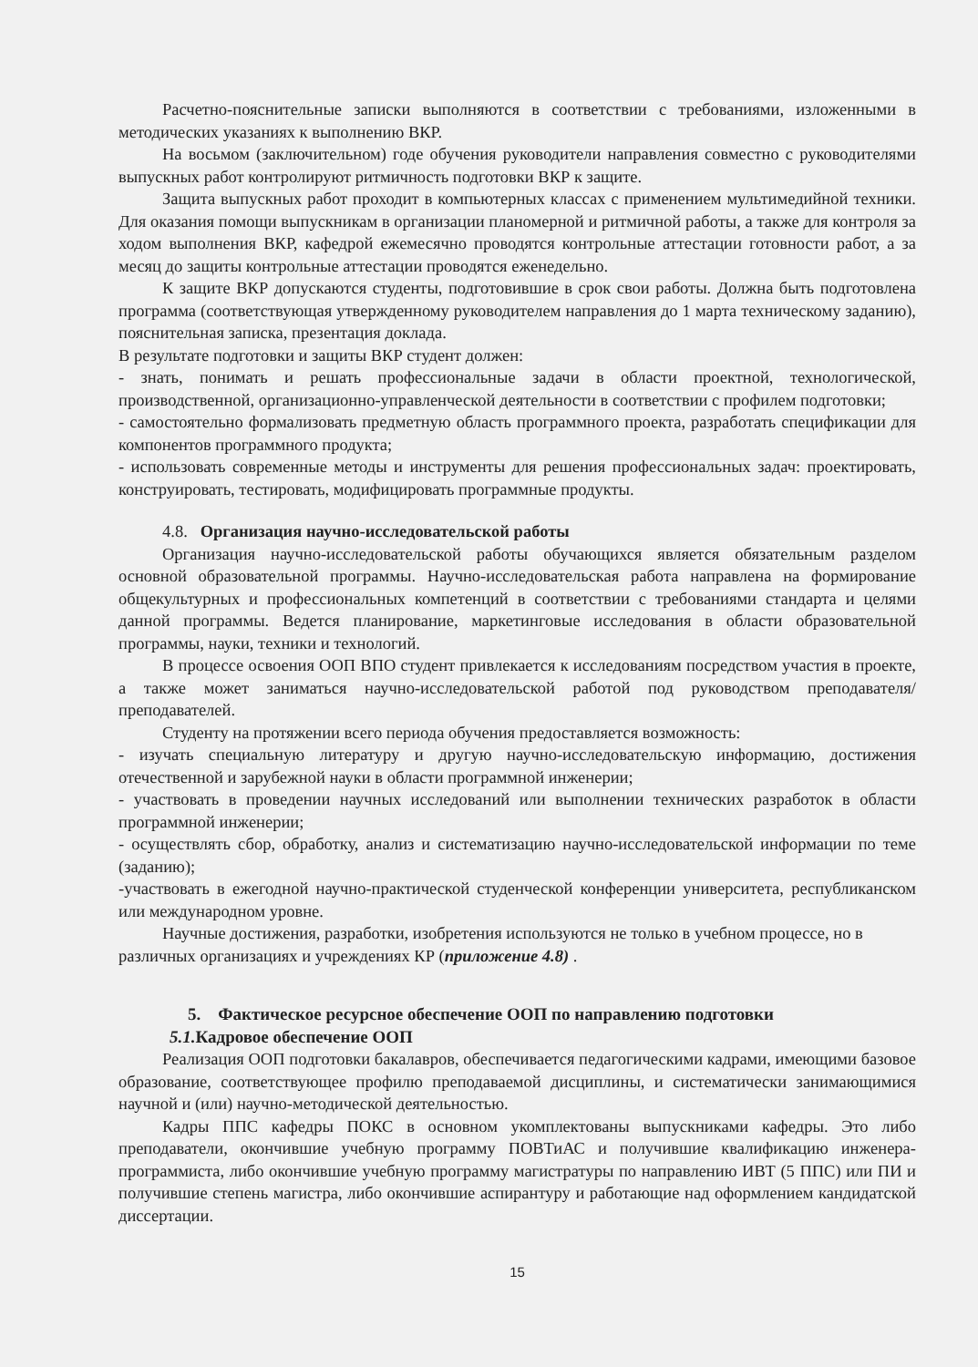Расчетно-пояснительные записки выполняются в соответствии с требованиями, изложенными в методических указаниях к выполнению ВКР.
На восьмом (заключительном) годе обучения руководители направления совместно с руководителями выпускных работ контролируют ритмичность подготовки ВКР к защите.
Защита выпускных работ проходит в компьютерных классах с применением мультимедийной техники. Для оказания помощи выпускникам в организации планомерной и ритмичной работы, а также для контроля за ходом выполнения ВКР, кафедрой ежемесячно проводятся контрольные аттестации готовности работ, а за месяц до защиты контрольные аттестации проводятся еженедельно.
К защите ВКР допускаются студенты, подготовившие в срок свои работы. Должна быть подготовлена программа (соответствующая утвержденному руководителем направления до 1 марта техническому заданию), пояснительная записка, презентация доклада.
В результате подготовки и защиты ВКР студент должен:
- знать, понимать и решать профессиональные задачи в области проектной, технологической, производственной, организационно-управленческой деятельности в соответствии с профилем подготовки;
- самостоятельно формализовать предметную область программного проекта, разработать спецификации для компонентов программного продукта;
- использовать современные методы и инструменты для решения профессиональных задач: проектировать, конструировать, тестировать, модифицировать программные продукты.
4.8. Организация научно-исследовательской работы
Организация научно-исследовательской работы обучающихся является обязательным разделом основной образовательной программы. Научно-исследовательская работа направлена на формирование общекультурных и профессиональных компетенций в соответствии с требованиями стандарта и целями данной программы. Ведется планирование, маркетинговые исследования в области образовательной программы, науки, техники и технологий.
В процессе освоения ООП ВПО студент привлекается к исследованиям посредством участия в проекте, а также может заниматься научно-исследовательской работой под руководством преподавателя/преподавателей.
Студенту на протяжении всего периода обучения предоставляется возможность:
- изучать специальную литературу и другую научно-исследовательскую информацию, достижения отечественной и зарубежной науки в области программной инженерии;
- участвовать в проведении научных исследований или выполнении технических разработок в области программной инженерии;
- осуществлять сбор, обработку, анализ и систематизацию научно-исследовательской информации по теме (заданию);
-участвовать в ежегодной научно-практической студенческой конференции университета, республиканском или международном уровне.
Научные достижения, разработки, изобретения используются не только в учебном процессе, но в различных организациях и учреждениях КР (приложение 4.8) .
5. Фактическое ресурсное обеспечение ООП по направлению подготовки
5.1. Кадровое обеспечение ООП
Реализация ООП подготовки бакалавров, обеспечивается педагогическими кадрами, имеющими базовое образование, соответствующее профилю преподаваемой дисциплины, и систематически занимающимися научной и (или) научно-методической деятельностью.
Кадры ППС кафедры ПОКС в основном укомплектованы выпускниками кафедры. Это либо преподаватели, окончившие учебную программу ПОВТиАС и получившие квалификацию инженера-программиста, либо окончившие учебную программу магистратуры по направлению ИВТ (5 ППС) или ПИ и получившие степень магистра, либо окончившие аспирантуру и работающие над оформлением кандидатской диссертации.
15